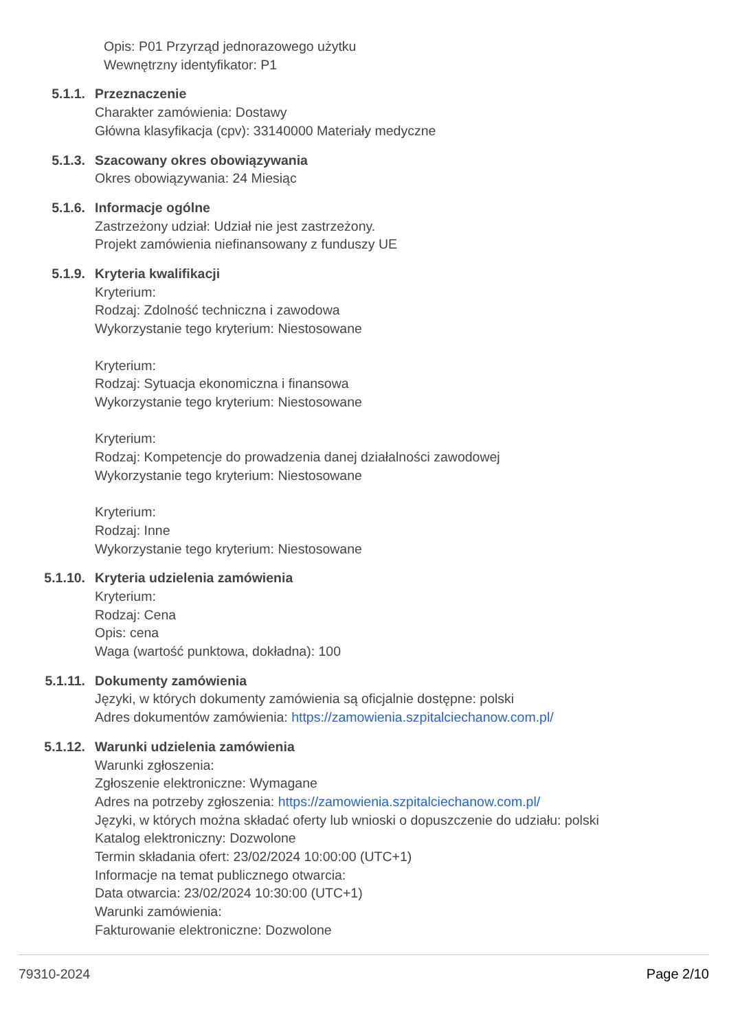Opis: P01 Przyrząd jednorazowego użytku
Wewnętrzny identyfikator: P1
5.1.1. Przeznaczenie
Charakter zamówienia: Dostawy
Główna klasyfikacja (cpv): 33140000 Materiały medyczne
5.1.3. Szacowany okres obowiązywania
Okres obowiązywania: 24 Miesiąc
5.1.6. Informacje ogólne
Zastrzeżony udział: Udział nie jest zastrzeżony.
Projekt zamówienia niefinansowany z funduszy UE
5.1.9. Kryteria kwalifikacji
Kryterium:
Rodzaj: Zdolność techniczna i zawodowa
Wykorzystanie tego kryterium: Niestosowane
Kryterium:
Rodzaj: Sytuacja ekonomiczna i finansowa
Wykorzystanie tego kryterium: Niestosowane
Kryterium:
Rodzaj: Kompetencje do prowadzenia danej działalności zawodowej
Wykorzystanie tego kryterium: Niestosowane
Kryterium:
Rodzaj: Inne
Wykorzystanie tego kryterium: Niestosowane
5.1.10. Kryteria udzielenia zamówienia
Kryterium:
Rodzaj: Cena
Opis: cena
Waga (wartość punktowa, dokładna): 100
5.1.11. Dokumenty zamówienia
Języki, w których dokumenty zamówienia są oficjalnie dostępne: polski
Adres dokumentów zamówienia: https://zamowienia.szpitalciechanow.com.pl/
5.1.12. Warunki udzielenia zamówienia
Warunki zgłoszenia:
Zgłoszenie elektroniczne: Wymagane
Adres na potrzeby zgłoszenia: https://zamowienia.szpitalciechanow.com.pl/
Języki, w których można składać oferty lub wnioski o dopuszczenie do udziału: polski
Katalog elektroniczny: Dozwolone
Termin składania ofert: 23/02/2024 10:00:00 (UTC+1)
Informacje na temat publicznego otwarcia:
Data otwarcia: 23/02/2024 10:30:00 (UTC+1)
Warunki zamówienia:
Fakturowanie elektroniczne: Dozwolone
79310-2024 Page 2/10